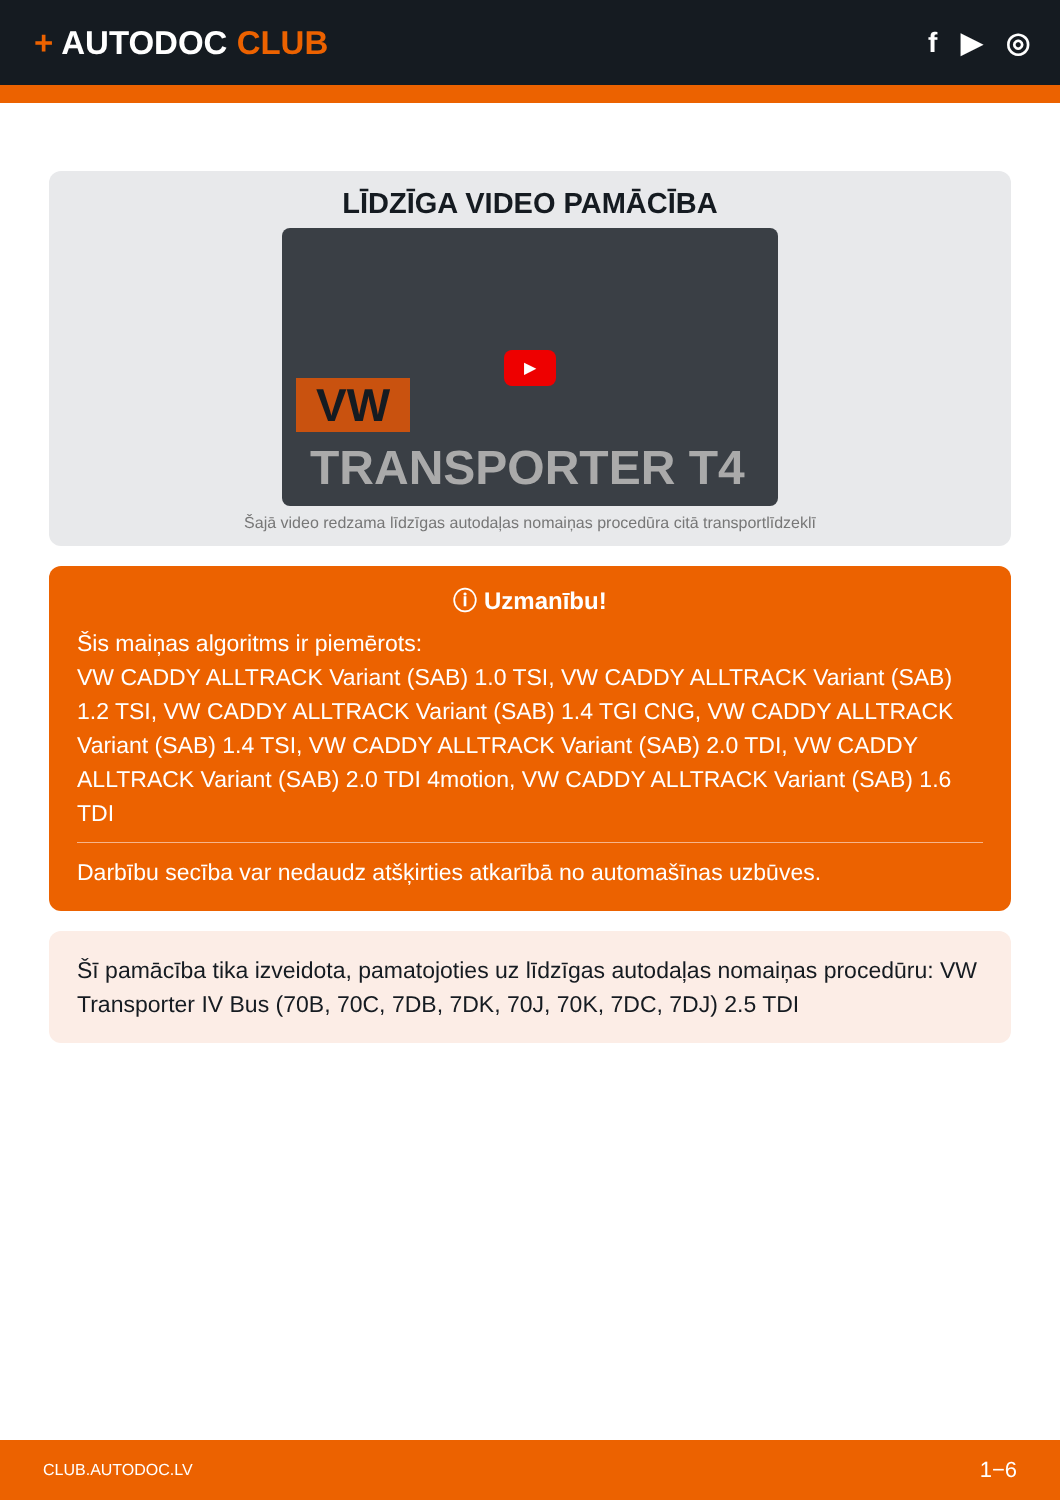+ AUTODOC CLUB
f ▶ ◎
LĪDZĪGA VIDEO PAMĀCĪBA
VW
TRANSPORTER T4
▶
Šajā video redzama līdzīgas autodaļas nomaiņas procedūra citā transportlīdzeklī
ⓘ Uzmanību!
Šis maiņas algoritms ir piemērots:
VW CADDY ALLTRACK Variant (SAB) 1.0 TSI, VW CADDY ALLTRACK Variant (SAB) 1.2 TSI, VW CADDY ALLTRACK Variant (SAB) 1.4 TGI CNG, VW CADDY ALLTRACK Variant (SAB) 1.4 TSI, VW CADDY ALLTRACK Variant (SAB) 2.0 TDI, VW CADDY ALLTRACK Variant (SAB) 2.0 TDI 4motion, VW CADDY ALLTRACK Variant (SAB) 1.6 TDI
Darbību secība var nedaudz atšķirties atkarībā no automašīnas uzbūves.
Šī pamācība tika izveidota, pamatojoties uz līdzīgas autodaļas nomaiņas procedūru: VW Transporter IV Bus (70B, 70C, 7DB, 7DK, 70J, 70K, 7DC, 7DJ) 2.5 TDI
CLUB.AUTODOC.LV 1−6